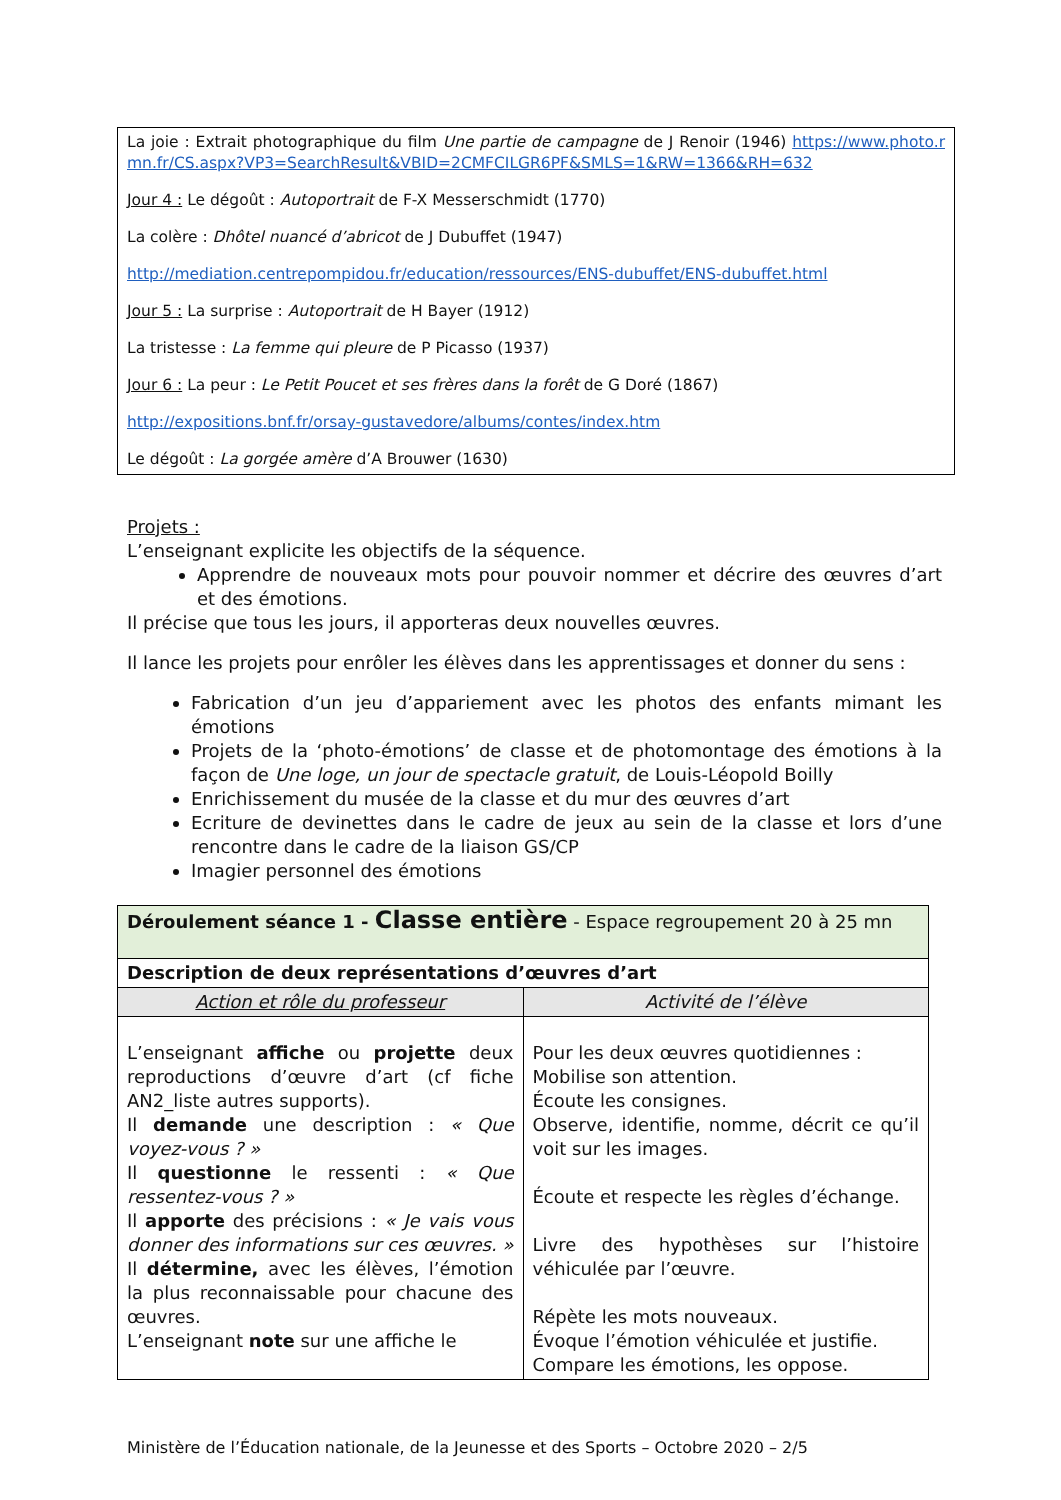La joie : Extrait photographique du film Une partie de campagne de J Renoir (1946) https://www.photo.rmn.fr/CS.aspx?VP3=SearchResult&VBID=2CMFCILGR6PF&SMLS=1&RW=1366&RH=632
Jour 4 : Le dégoût : Autoportrait de F-X Messerschmidt (1770)
La colère : Dhôtel nuancé d’abricot de J Dubuffet (1947)
http://mediation.centrepompidou.fr/education/ressources/ENS-dubuffet/ENS-dubuffet.html
Jour 5 : La surprise : Autoportrait de H Bayer (1912)
La tristesse : La femme qui pleure de P Picasso (1937)
Jour 6 : La peur : Le Petit Poucet et ses frères dans la forêt de G Doré (1867)
http://expositions.bnf.fr/orsay-gustavedore/albums/contes/index.htm
Le dégoût : La gorgée amère d’A Brouwer (1630)
Projets :
L’enseignant explicite les objectifs de la séquence.
Apprendre de nouveaux mots pour pouvoir nommer et décrire des œuvres d’art et des émotions.
Il précise que tous les jours, il apporteras deux nouvelles œuvres.
Il lance les projets pour enrôler les élèves dans les apprentissages et donner du sens :
Fabrication d’un jeu d’appariement avec les photos des enfants mimant les émotions
Projets de la ‘photo-émotions’ de classe et de photomontage des émotions à la façon de Une loge, un jour de spectacle gratuit, de Louis-Léopold Boilly
Enrichissement du musée de la classe et du mur des œuvres d’art
Ecriture de devinettes dans le cadre de jeux au sein de la classe et lors d’une rencontre dans le cadre de la liaison GS/CP
Imagier personnel des émotions
| Déroulement séance 1 - Classe entière - Espace regroupement 20 à 25 mn | |
| Description de deux représentations d’œuvres d’art | |
| Action et rôle du professeur | Activité de l’élève |
| L’enseignant affiche ou projette deux reproductions d’œuvre d’art (cf fiche AN2_liste autres supports). Il demande une description : « Que voyez-vous ? » Il questionne le ressenti : « Que ressentez-vous ? » Il apporte des précisions : « Je vais vous donner des informations sur ces œuvres. » Il détermine, avec les élèves, l’émotion la plus reconnaissable pour chacune des œuvres. L’enseignant note sur une affiche le | Pour les deux œuvres quotidiennes : Mobilise son attention. Écoute les consignes. Observe, identifie, nomme, décrit ce qu’il voit sur les images. Écoute et respecte les règles d’échange. Livre des hypothèses sur l’histoire véhiculée par l’œuvre. Répète les mots nouveaux. Évoque l’émotion véhiculée et justifie. Compare les émotions, les oppose. |
Ministère de l’Éducation nationale, de la Jeunesse et des Sports – Octobre 2020 – 2/5